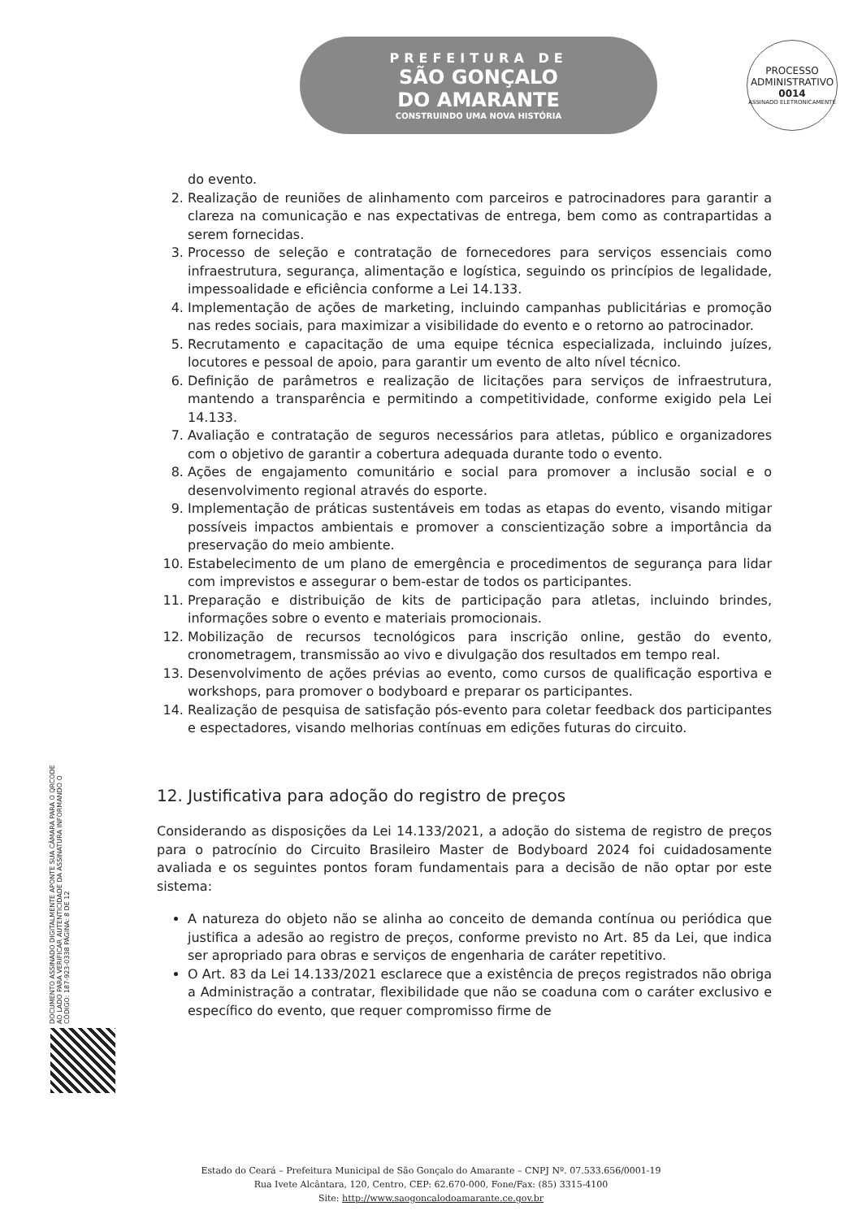PREFEITURA DE
SÃO GONÇALO
DO AMARANTE
CONSTRUINDO UMA NOVA HISTÓRIA
PROCESSO ADMINISTRATIVO
0014
ASSINADO ELETRONICAMENTE
do evento.
2. Realização de reuniões de alinhamento com parceiros e patrocinadores para garantir a clareza na comunicação e nas expectativas de entrega, bem como as contrapartidas a serem fornecidas.
3. Processo de seleção e contratação de fornecedores para serviços essenciais como infraestrutura, segurança, alimentação e logística, seguindo os princípios de legalidade, impessoalidade e eficiência conforme a Lei 14.133.
4. Implementação de ações de marketing, incluindo campanhas publicitárias e promoção nas redes sociais, para maximizar a visibilidade do evento e o retorno ao patrocinador.
5. Recrutamento e capacitação de uma equipe técnica especializada, incluindo juízes, locutores e pessoal de apoio, para garantir um evento de alto nível técnico.
6. Definição de parâmetros e realização de licitações para serviços de infraestrutura, mantendo a transparência e permitindo a competitividade, conforme exigido pela Lei 14.133.
7. Avaliação e contratação de seguros necessários para atletas, público e organizadores com o objetivo de garantir a cobertura adequada durante todo o evento.
8. Ações de engajamento comunitário e social para promover a inclusão social e o desenvolvimento regional através do esporte.
9. Implementação de práticas sustentáveis em todas as etapas do evento, visando mitigar possíveis impactos ambientais e promover a conscientização sobre a importância da preservação do meio ambiente.
10. Estabelecimento de um plano de emergência e procedimentos de segurança para lidar com imprevistos e assegurar o bem-estar de todos os participantes.
11. Preparação e distribuição de kits de participação para atletas, incluindo brindes, informações sobre o evento e materiais promocionais.
12. Mobilização de recursos tecnológicos para inscrição online, gestão do evento, cronometragem, transmissão ao vivo e divulgação dos resultados em tempo real.
13. Desenvolvimento de ações prévias ao evento, como cursos de qualificação esportiva e workshops, para promover o bodyboard e preparar os participantes.
14. Realização de pesquisa de satisfação pós-evento para coletar feedback dos participantes e espectadores, visando melhorias contínuas em edições futuras do circuito.
12. Justificativa para adoção do registro de preços
Considerando as disposições da Lei 14.133/2021, a adoção do sistema de registro de preços para o patrocínio do Circuito Brasileiro Master de Bodyboard 2024 foi cuidadosamente avaliada e os seguintes pontos foram fundamentais para a decisão de não optar por este sistema:
A natureza do objeto não se alinha ao conceito de demanda contínua ou periódica que justifica a adesão ao registro de preços, conforme previsto no Art. 85 da Lei, que indica ser apropriado para obras e serviços de engenharia de caráter repetitivo.
O Art. 83 da Lei 14.133/2021 esclarece que a existência de preços registrados não obriga a Administração a contratar, flexibilidade que não se coaduna com o caráter exclusivo e específico do evento, que requer compromisso firme de
DOCUMENTO ASSINADO DIGITALMENTE APONTE SUA CÂMARA PARA O QRCODE AO LADO PARA VERIFICAR AUTENTICIDADE DA ASSINATURA INFORMANDO O CÓDIGO: 187-923-0338 PÁGINA: 8 DE 12
Estado do Ceará – Prefeitura Municipal de São Gonçalo do Amarante – CNPJ Nº. 07.533.656/0001-19
Rua Ivete Alcântara, 120, Centro, CEP: 62.670-000, Fone/Fax: (85) 3315-4100
Site: http://www.saogoncalodoamarante.ce.gov.br